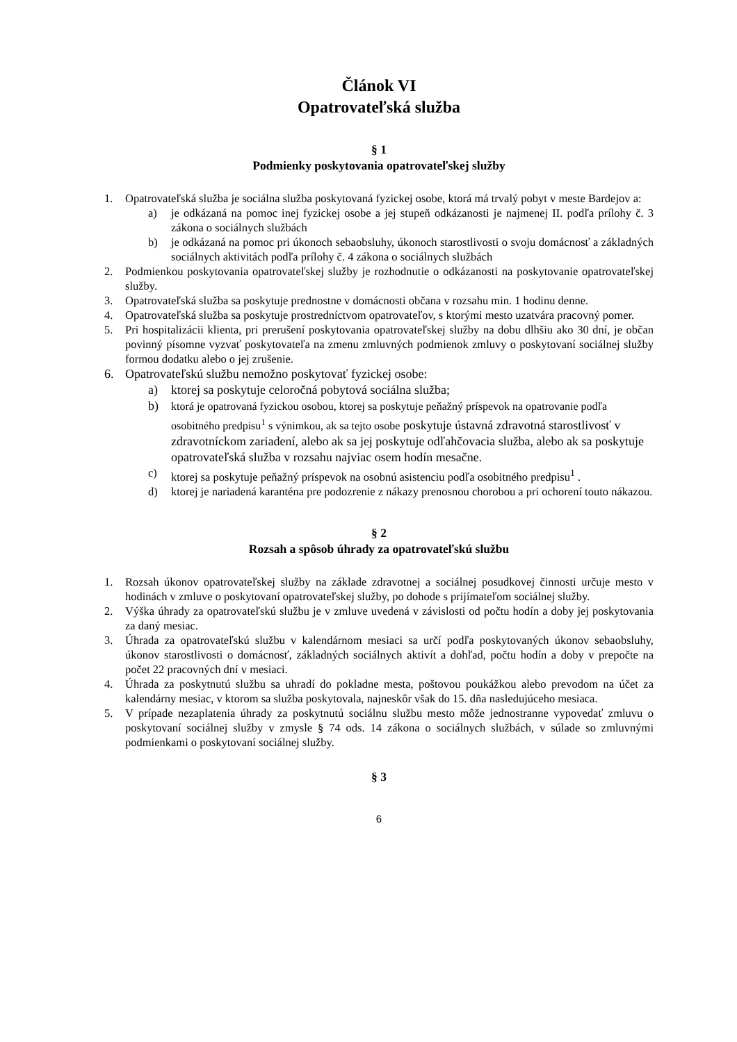Článok VI
Opatrovateľská služba
§ 1
Podmienky poskytovania opatrovateľskej služby
1. Opatrovateľská služba je sociálna služba poskytovaná fyzickej osobe, ktorá má trvalý pobyt v meste Bardejov a:
a) je odkázaná na pomoc inej fyzickej osobe a jej stupeň odkázanosti je najmenej II. podľa prílohy č. 3 zákona o sociálnych službách
b) je odkázaná na pomoc pri úkonoch sebaobsluhy, úkonoch starostlivosti o svoju domácnosť a základných sociálnych aktivitách podľa prílohy č. 4 zákona o sociálnych službách
2. Podmienkou poskytovania opatrovateľskej služby je rozhodnutie o odkázanosti na poskytovanie opatrovateľskej služby.
3. Opatrovateľská služba sa poskytuje prednostne v domácnosti občana v rozsahu min. 1 hodinu denne.
4. Opatrovateľská služba sa poskytuje prostredníctvom opatrovateľov, s ktorými mesto uzatvára pracovný pomer.
5. Pri hospitalizácii klienta, pri prerušení poskytovania opatrovateľskej služby na dobu dlhšiu ako 30 dní, je občan povinný písomne vyzvať poskytovateľa na zmenu zmluvných podmienok zmluvy o poskytovaní sociálnej služby formou dodatku alebo o jej zrušenie.
6. Opatrovateľskú službu nemožno poskytovať fyzickej osobe:
a) ktorej sa poskytuje celoročná pobytová sociálna služba;
b) ktorá je opatrovaná fyzickou osobou, ktorej sa poskytuje peňažný príspevok na opatrovanie podľa osobitného predpisu<sup>1</sup> s výnimkou, ak sa tejto osobe poskytuje ústavná zdravotná starostlivosť v zdravotníckom zariadení, alebo ak sa jej poskytuje odľahčovacia služba, alebo ak sa poskytuje opatrovateľská služba v rozsahu najviac osem hodín mesačne.
c) ktorej sa poskytuje peňažný príspevok na osobnú asistenciu podľa osobitného predpisu<sup>1</sup> .
d) ktorej je nariadená karanténa pre podozrenie z nákazy prenosnou chorobou a pri ochorení touto nákazou.
§ 2
Rozsah a spôsob úhrady za opatrovateľskú službu
1. Rozsah úkonov opatrovateľskej služby na základe zdravotnej a sociálnej posudkovej činnosti určuje mesto v hodinách v zmluve o poskytovaní opatrovateľskej služby, po dohode s prijímateľom sociálnej služby.
2. Výška úhrady za opatrovateľskú službu je v zmluve uvedená v závislosti od počtu hodín a doby jej poskytovania za daný mesiac.
3. Úhrada za opatrovateľskú službu v kalendárnom mesiaci sa určí podľa poskytovaných úkonov sebaobsluhy, úkonov starostlivosti o domácnosť, základných sociálnych aktivít a dohľad, počtu hodín a doby v prepočte na počet 22 pracovných dní v mesiaci.
4. Úhrada za poskytnutú službu sa uhradí do pokladne mesta, poštovou poukážkou alebo prevodom na účet za kalendárny mesiac, v ktorom sa služba poskytovala, najneskôr však do 15. dňa nasledujúceho mesiaca.
5. V prípade nezaplatenia úhrady za poskytnutú sociálnu službu mesto môže jednostranne vypovedať zmluvu o poskytovaní sociálnej služby v zmysle § 74 ods. 14 zákona o sociálnych službách, v súlade so zmluvnými podmienkami o poskytovaní sociálnej služby.
§ 3
6